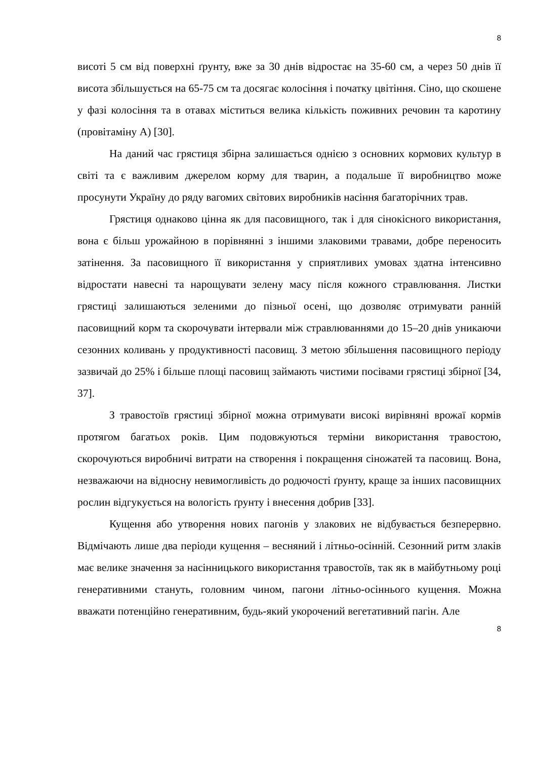8
висоті 5 см від поверхні ґрунту, вже за 30 днів відростає на 35-60 см, а через 50 днів її висота збільшується на 65-75 см та досягає колосіння і початку цвітіння. Сіно, що скошене у фазі колосіння та в отавах міститься велика кількість поживних речовин та каротину (провітаміну А) [30].
На даний час грястиця збірна залишається однією з основних кормових культур в світі та є важливим джерелом корму для тварин, а подальше її виробництво може просунути Україну до ряду вагомих світових виробників насіння багаторічних трав.
Грястиця однаково цінна як для пасовищного, так і для сінокісного використання, вона є більш урожайною в порівнянні з іншими злаковими травами, добре переносить затінення. За пасовищного її використання у сприятливих умовах здатна інтенсивно відростати навесні та нарощувати зелену масу після кожного стравлювання. Листки грястиці залишаються зеленими до пізньої осені, що дозволяє отримувати ранній пасовищний корм та скорочувати інтервали між стравлюваннями до 15–20 днів уникаючи сезонних коливань у продуктивності пасовищ. З метою збільшення пасовищного періоду зазвичай до 25% і більше площі пасовищ займають чистими посівами грястиці збірної [34, 37].
З травостоїв грястиці збірної можна отримувати високі вирівняні врожаї кормів протягом багатьох років. Цим подовжуються терміни використання травостою, скорочуються виробничі витрати на створення і покращення сіножатей та пасовищ. Вона, незважаючи на відносну невимогливість до родючості ґрунту, краще за інших пасовищних рослин відгукується на вологість ґрунту і внесення добрив [33].
Кущення або утворення нових пагонів у злакових не відбувається безперервно. Відмічають лише два періоди кущення – весняний і літньо-осінній. Сезонний ритм злаків має велике значення за насінницького використання травостоїв, так як в майбутньому році генеративними стануть, головним чином, пагони літньо-осіннього кущення. Можна вважати потенційно генеративним, будь-який укорочений вегетативний пагін. Але
8